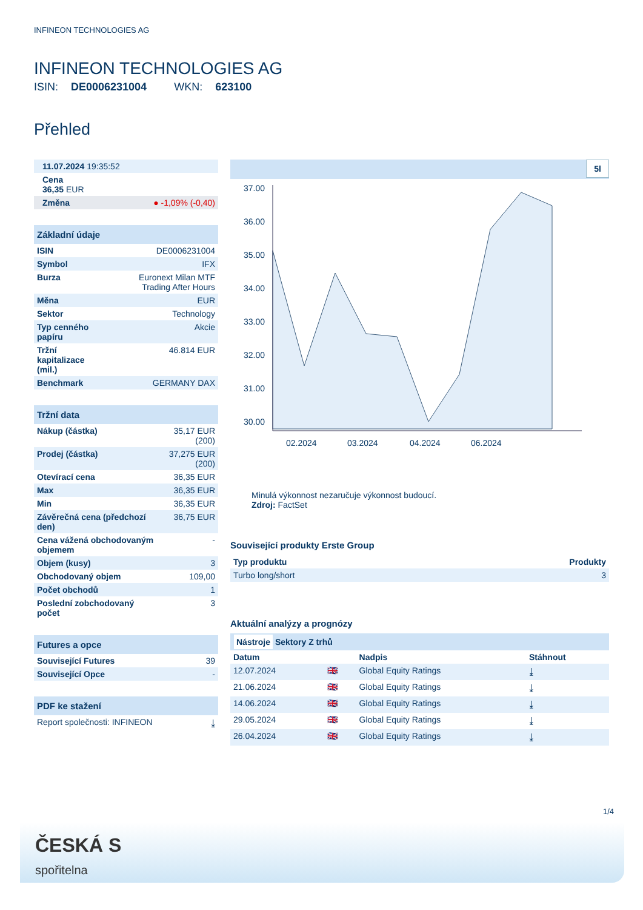INFINEON TECHNOLOGIES AG
INFINEON TECHNOLOGIES AG
ISIN: DE0006231004 WKN: 623100
Přehled
| 11.07.2024 19:35:52 |
| Cena 36,35 EUR |
| Změna ● -1,09% (-0,40) |
Základní údaje
| ISIN | DE0006231004 |
| Symbol | IFX |
| Burza | Euronext Milan MTF Trading After Hours |
| Měna | EUR |
| Sektor | Technology |
| Typ cenného papíru | Akcie |
| Tržní kapitalizace (mil.) | 46.814 EUR |
| Benchmark | GERMANY DAX |
Tržní data
| Nákup (částka) | 35,17 EUR (200) |
| Prodej (částka) | 37,275 EUR (200) |
| Otevírací cena | 36,35 EUR |
| Max | 36,35 EUR |
| Min | 36,35 EUR |
| Závěrečná cena (předchozí den) | 36,75 EUR |
| Cena vážená obchodovaným objemem | - |
| Objem (kusy) | 3 |
| Obchodovaný objem | 109,00 |
| Počet obchodů | 1 |
| Poslední zobchodovaný počet | 3 |
Futures a opce
| Související Futures | 39 |
| Související Opce | - |
PDF ke stažení
| Report společnosti: INFINEON | ⤓ |
5l
37.00
36.00
35.00
34.00
33.00
32.00
31.00
30.00
02.2024
03.2024
04.2024
06.2024
Minulá výkonnost nezaručuje výkonnost budoucí.
Zdroj: FactSet
Související produkty Erste Group
| Typ produktu | Produkty |
| --- | --- |
| Turbo long/short | 3 |
Aktuální analýzy a prognózy
Nástroje Sektory Z trhů
| Datum | | Nadpis | Stáhnout |
| --- | --- | --- | --- |
| 12.07.2024 | 🇬🇧 | Global Equity Ratings | ⤓ |
| 21.06.2024 | 🇬🇧 | Global Equity Ratings | ⤓ |
| 14.06.2024 | 🇬🇧 | Global Equity Ratings | ⤓ |
| 29.05.2024 | 🇬🇧 | Global Equity Ratings | ⤓ |
| 26.04.2024 | 🇬🇧 | Global Equity Ratings | ⤓ |
1/4
ČESKÁ S
spořitelna